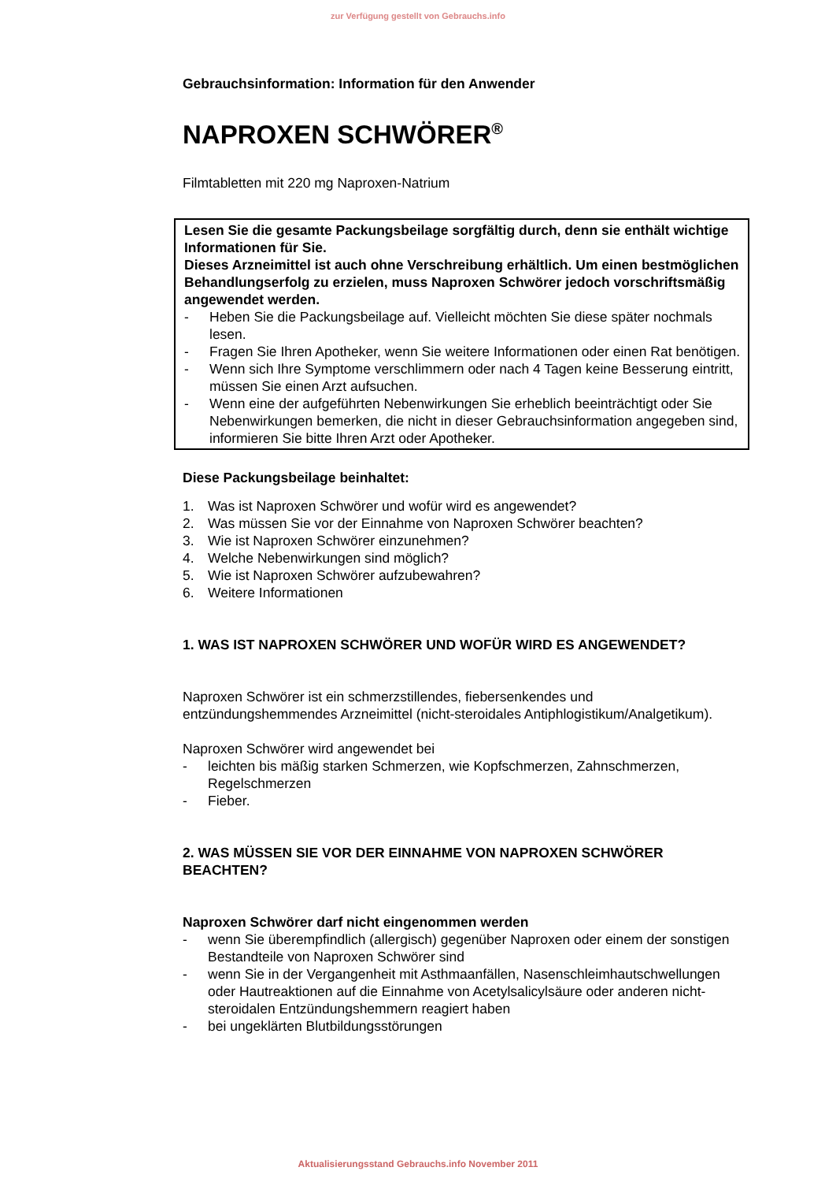zur Verfügung gestellt von Gebrauchs.info
Gebrauchsinformation: Information für den Anwender
NAPROXEN SCHWÖRER<sup>®</sup>
Filmtabletten mit 220 mg Naproxen-Natrium
Lesen Sie die gesamte Packungsbeilage sorgfältig durch, denn sie enthält wichtige Informationen für Sie.
Dieses Arzneimittel ist auch ohne Verschreibung erhältlich. Um einen bestmöglichen Behandlungserfolg zu erzielen, muss Naproxen Schwörer jedoch vorschriftsmäßig angewendet werden.
- Heben Sie die Packungsbeilage auf. Vielleicht möchten Sie diese später nochmals lesen.
- Fragen Sie Ihren Apotheker, wenn Sie weitere Informationen oder einen Rat benötigen.
- Wenn sich Ihre Symptome verschlimmern oder nach 4 Tagen keine Besserung eintritt, müssen Sie einen Arzt aufsuchen.
- Wenn eine der aufgeführten Nebenwirkungen Sie erheblich beeinträchtigt oder Sie Nebenwirkungen bemerken, die nicht in dieser Gebrauchsinformation angegeben sind, informieren Sie bitte Ihren Arzt oder Apotheker.
Diese Packungsbeilage beinhaltet:
1. Was ist Naproxen Schwörer und wofür wird es angewendet?
2. Was müssen Sie vor der Einnahme von Naproxen Schwörer beachten?
3. Wie ist Naproxen Schwörer einzunehmen?
4. Welche Nebenwirkungen sind möglich?
5. Wie ist Naproxen Schwörer aufzubewahren?
6. Weitere Informationen
1. WAS IST NAPROXEN SCHWÖRER UND WOFÜR WIRD ES ANGEWENDET?
Naproxen Schwörer ist ein schmerzstillendes, fiebersenkendes und entzündungshemmendes Arzneimittel (nicht-steroidales Antiphlogistikum/Analgetikum).
Naproxen Schwörer wird angewendet bei
- leichten bis mäßig starken Schmerzen, wie Kopfschmerzen, Zahnschmerzen, Regelschmerzen
- Fieber.
2. WAS MÜSSEN SIE VOR DER EINNAHME VON NAPROXEN SCHWÖRER BEACHTEN?
Naproxen Schwörer darf nicht eingenommen werden
- wenn Sie überempfindlich (allergisch) gegenüber Naproxen oder einem der sonstigen Bestandteile von Naproxen Schwörer sind
- wenn Sie in der Vergangenheit mit Asthmaanfällen, Nasenschleimhautschwellungen oder Hautreaktionen auf die Einnahme von Acetylsalicylsäure oder anderen nicht-steroidalen Entzündungshemmern reagiert haben
- bei ungeklärten Blutbildungsstörungen
Aktualisierungsstand Gebrauchs.info November 2011